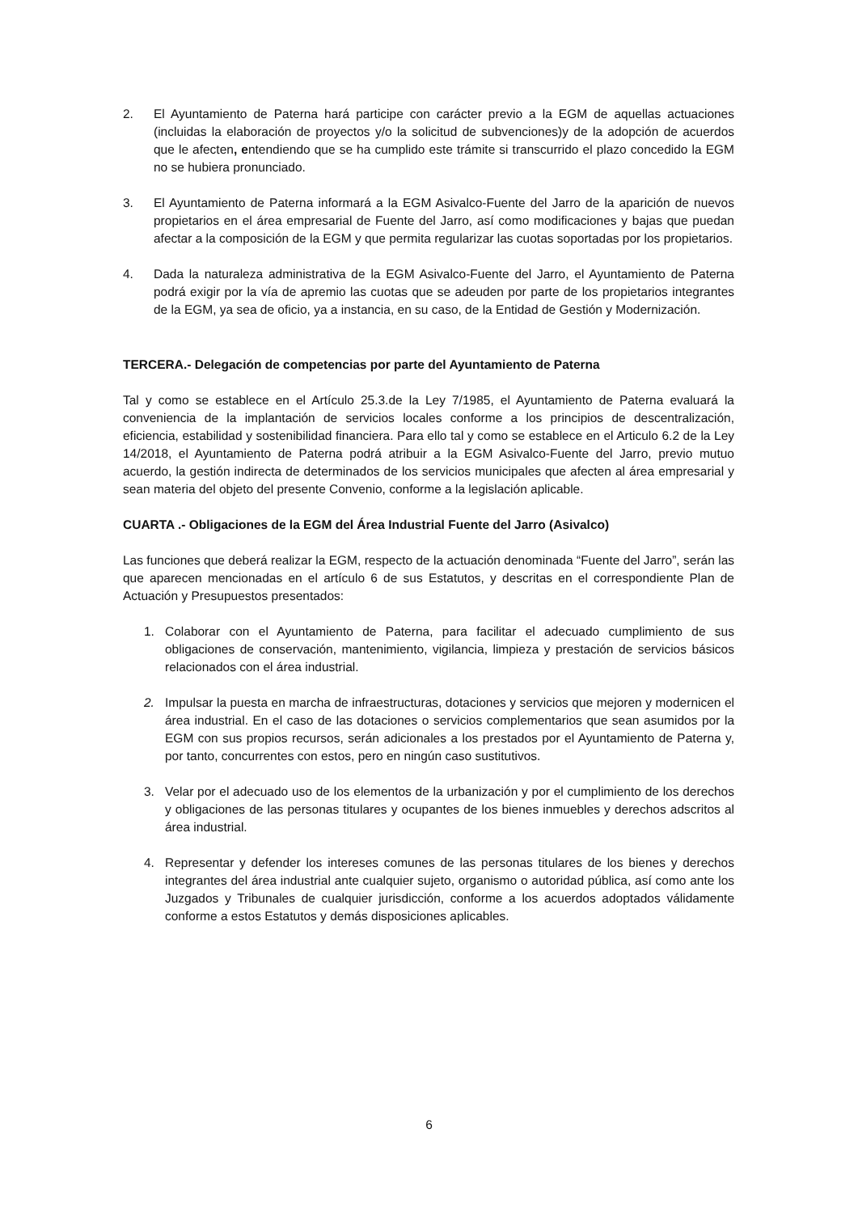2. El Ayuntamiento de Paterna hará participe con carácter previo a la EGM de aquellas actuaciones (incluidas la elaboración de proyectos y/o la solicitud de subvenciones)y de la adopción de acuerdos que le afecten, entendiendo que se ha cumplido este trámite si transcurrido el plazo concedido la EGM no se hubiera pronunciado.
3. El Ayuntamiento de Paterna informará a la EGM Asivalco-Fuente del Jarro de la aparición de nuevos propietarios en el área empresarial de Fuente del Jarro, así como modificaciones y bajas que puedan afectar a la composición de la EGM y que permita regularizar las cuotas soportadas por los propietarios.
4. Dada la naturaleza administrativa de la EGM Asivalco-Fuente del Jarro, el Ayuntamiento de Paterna podrá exigir por la vía de apremio las cuotas que se adeuden por parte de los propietarios integrantes de la EGM, ya sea de oficio, ya a instancia, en su caso, de la Entidad de Gestión y Modernización.
TERCERA.- Delegación de competencias por parte del Ayuntamiento de Paterna
Tal y como se establece en el Artículo 25.3.de la Ley 7/1985, el Ayuntamiento de Paterna evaluará la conveniencia de la implantación de servicios locales conforme a los principios de descentralización, eficiencia, estabilidad y sostenibilidad financiera. Para ello tal y como se establece en el Articulo 6.2 de la Ley 14/2018, el Ayuntamiento de Paterna podrá atribuir a la EGM Asivalco-Fuente del Jarro, previo mutuo acuerdo, la gestión indirecta de determinados de los servicios municipales que afecten al área empresarial y sean materia del objeto del presente Convenio, conforme a la legislación aplicable.
CUARTA .- Obligaciones de la EGM del Área Industrial Fuente del Jarro (Asivalco)
Las funciones que deberá realizar la EGM, respecto de la actuación denominada “Fuente del Jarro”, serán las que aparecen mencionadas en el artículo 6 de sus Estatutos, y descritas en el correspondiente Plan de Actuación y Presupuestos presentados:
1. Colaborar con el Ayuntamiento de Paterna, para facilitar el adecuado cumplimiento de sus obligaciones de conservación, mantenimiento, vigilancia, limpieza y prestación de servicios básicos relacionados con el área industrial.
2. Impulsar la puesta en marcha de infraestructuras, dotaciones y servicios que mejoren y modernicen el área industrial. En el caso de las dotaciones o servicios complementarios que sean asumidos por la EGM con sus propios recursos, serán adicionales a los prestados por el Ayuntamiento de Paterna y, por tanto, concurrentes con estos, pero en ningún caso sustitutivos.
3. Velar por el adecuado uso de los elementos de la urbanización y por el cumplimiento de los derechos y obligaciones de las personas titulares y ocupantes de los bienes inmuebles y derechos adscritos al área industrial.
4. Representar y defender los intereses comunes de las personas titulares de los bienes y derechos integrantes del área industrial ante cualquier sujeto, organismo o autoridad pública, así como ante los Juzgados y Tribunales de cualquier jurisdicción, conforme a los acuerdos adoptados válidamente conforme a estos Estatutos y demás disposiciones aplicables.
6